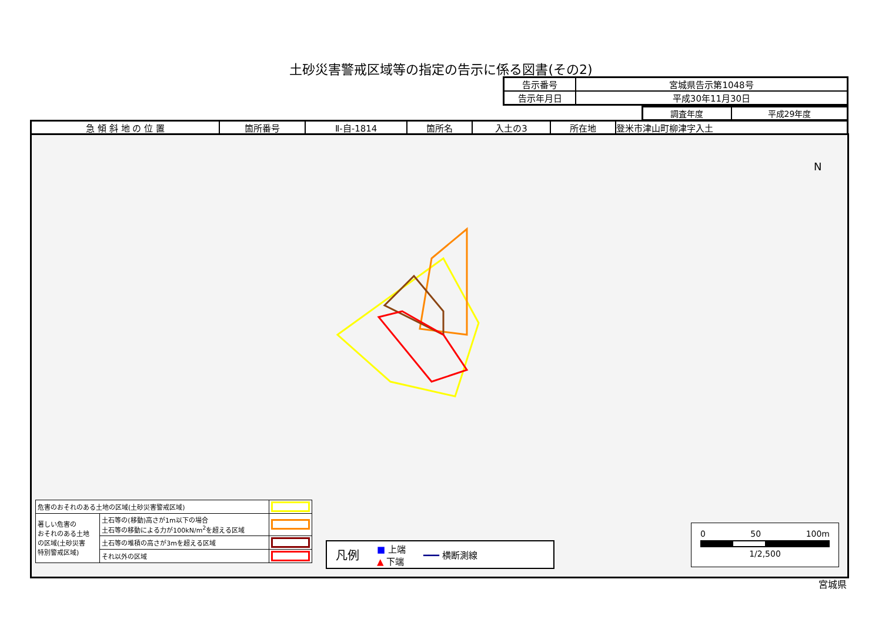土砂災害警戒区域等の指定の告示に係る図書(その2)
| 告示番号 | 宮城県告示第1048号 |
| 告示年月日 | 平成30年11月30日 |
| 調査年度 | 平成29年度 |
| 急 傾 斜 地 の 位 置 | 箇所番号 | Ⅱ-自-1814 | 箇所名 | 入土の3 | 所在地 | 登米市津山町柳津字入土 |
N
| 危害のおそれのある土地の区域(土砂災害警戒区域) | | |
| 著しい危害の おそれのある土地 の区域(土砂災害 特別警戒区域) | 土石等の(移動)高さが1m以下の場合 土石等の移動による力が100kN/m<sup>2</sup>を超える区域 | |
| | 土石等の堆積の高さが3mを超える区域 | |
| | それ以外の区域 | |
凡例 ■ 上端
▲ 下端 ━━━ 横断測線
0 50 100m
1/2,500
宮城県